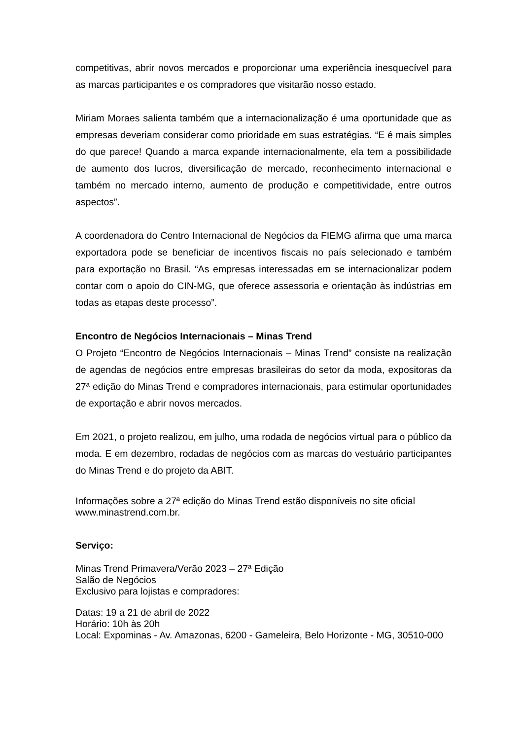competitivas, abrir novos mercados e proporcionar uma experiência inesquecível para as marcas participantes e os compradores que visitarão nosso estado.
Miriam Moraes salienta também que a internacionalização é uma oportunidade que as empresas deveriam considerar como prioridade em suas estratégias. “E é mais simples do que parece! Quando a marca expande internacionalmente, ela tem a possibilidade de aumento dos lucros, diversificação de mercado, reconhecimento internacional e também no mercado interno, aumento de produção e competitividade, entre outros aspectos”.
A coordenadora do Centro Internacional de Negócios da FIEMG afirma que uma marca exportadora pode se beneficiar de incentivos fiscais no país selecionado e também para exportação no Brasil. “As empresas interessadas em se internacionalizar podem contar com o apoio do CIN-MG, que oferece assessoria e orientação às indústrias em todas as etapas deste processo”.
Encontro de Negócios Internacionais – Minas Trend
O Projeto “Encontro de Negócios Internacionais – Minas Trend” consiste na realização de agendas de negócios entre empresas brasileiras do setor da moda, expositoras da 27ª edição do Minas Trend e compradores internacionais, para estimular oportunidades de exportação e abrir novos mercados.
Em 2021, o projeto realizou, em julho, uma rodada de negócios virtual para o público da moda. E em dezembro, rodadas de negócios com as marcas do vestuário participantes do Minas Trend e do projeto da ABIT.
Informações sobre a 27ª edição do Minas Trend estão disponíveis no site oficial
www.minastrend.com.br.
Serviço:
Minas Trend Primavera/Verão 2023 – 27ª Edição
Salão de Negócios
Exclusivo para lojistas e compradores:
Datas: 19 a 21 de abril de 2022
Horário: 10h às 20h
Local: Expominas - Av. Amazonas, 6200 - Gameleira, Belo Horizonte - MG, 30510-000